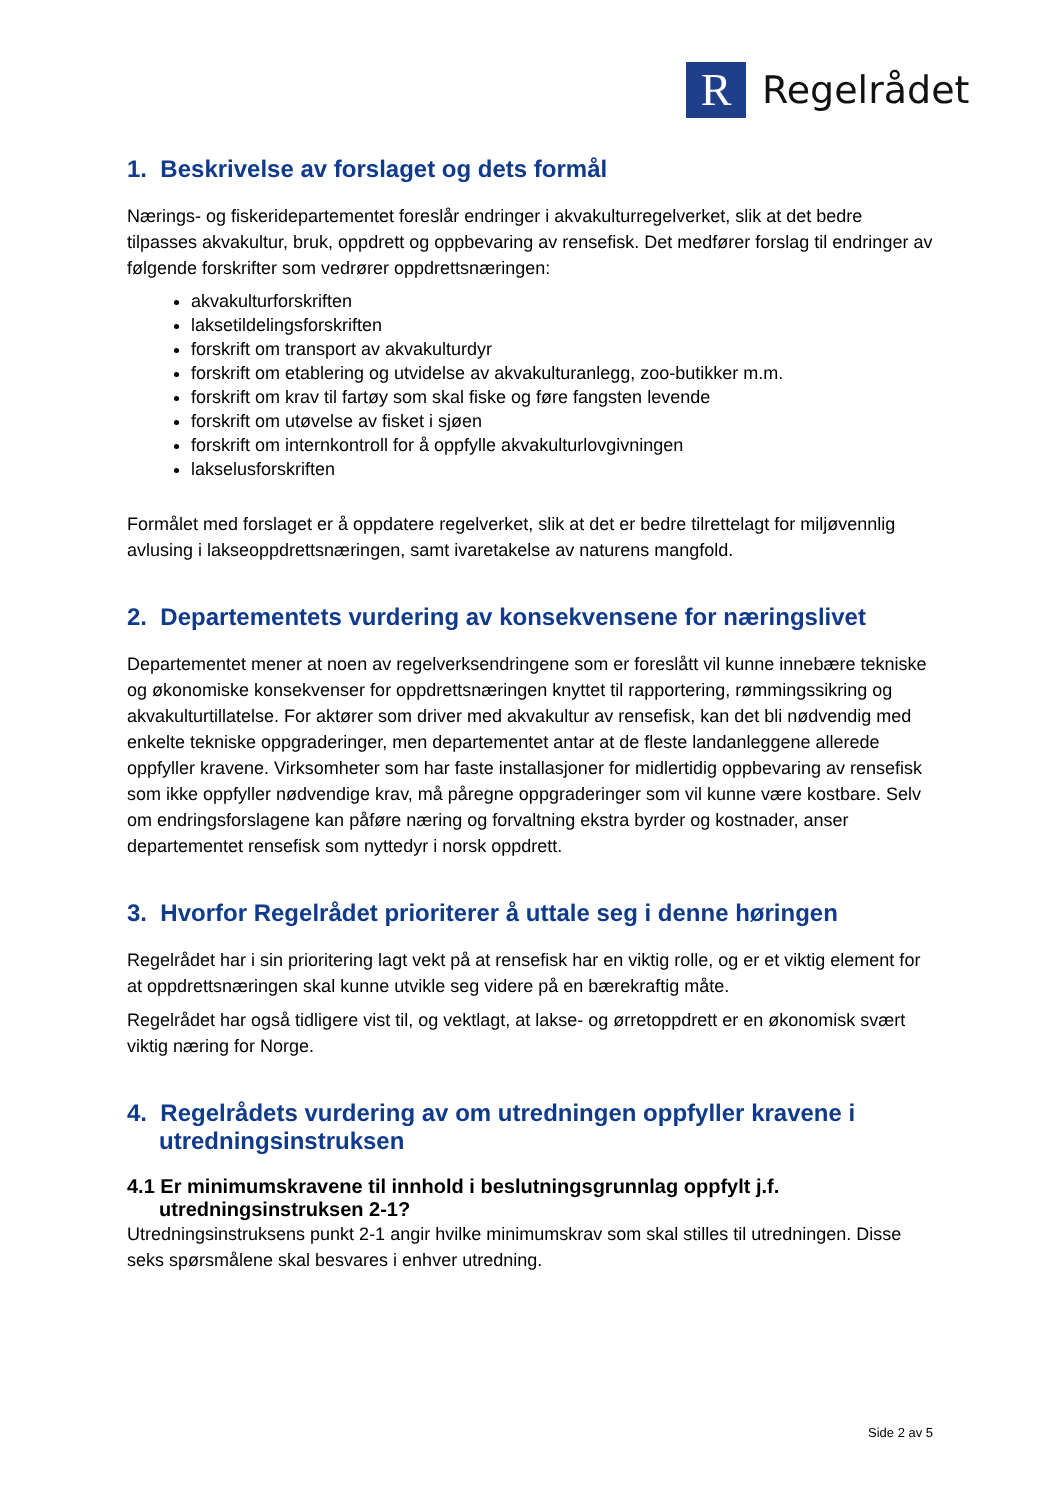R
Regelrådet
1. Beskrivelse av forslaget og dets formål
Nærings- og fiskeridepartementet foreslår endringer i akvakulturregelverket, slik at det bedre tilpasses akvakultur, bruk, oppdrett og oppbevaring av rensefisk. Det medfører forslag til endringer av følgende forskrifter som vedrører oppdrettsnæringen:
akvakulturforskriften
laksetildelingsforskriften
forskrift om transport av akvakulturdyr
forskrift om etablering og utvidelse av akvakulturanlegg, zoo-butikker m.m.
forskrift om krav til fartøy som skal fiske og føre fangsten levende
forskrift om utøvelse av fisket i sjøen
forskrift om internkontroll for å oppfylle akvakulturlovgivningen
lakselusforskriften
Formålet med forslaget er å oppdatere regelverket, slik at det er bedre tilrettelagt for miljøvennlig avlusing i lakseoppdrettsnæringen, samt ivaretakelse av naturens mangfold.
2. Departementets vurdering av konsekvensene for næringslivet
Departementet mener at noen av regelverksendringene som er foreslått vil kunne innebære tekniske og økonomiske konsekvenser for oppdrettsnæringen knyttet til rapportering, rømmingssikring og akvakulturtillatelse. For aktører som driver med akvakultur av rensefisk, kan det bli nødvendig med enkelte tekniske oppgraderinger, men departementet antar at de fleste landanleggene allerede oppfyller kravene. Virksomheter som har faste installasjoner for midlertidig oppbevaring av rensefisk som ikke oppfyller nødvendige krav, må påregne oppgraderinger som vil kunne være kostbare. Selv om endringsforslagene kan påføre næring og forvaltning ekstra byrder og kostnader, anser departementet rensefisk som nyttedyr i norsk oppdrett.
3. Hvorfor Regelrådet prioriterer å uttale seg i denne høringen
Regelrådet har i sin prioritering lagt vekt på at rensefisk har en viktig rolle, og er et viktig element for at oppdrettsnæringen skal kunne utvikle seg videre på en bærekraftig måte.
Regelrådet har også tidligere vist til, og vektlagt, at lakse- og ørretoppdrett er en økonomisk svært viktig næring for Norge.
4. Regelrådets vurdering av om utredningen oppfyller kravene i utredningsinstruksen
4.1 Er minimumskravene til innhold i beslutningsgrunnlag oppfylt j.f. utredningsinstruksen 2-1?
Utredningsinstruksens punkt 2-1 angir hvilke minimumskrav som skal stilles til utredningen. Disse seks spørsmålene skal besvares i enhver utredning.
Side 2 av 5